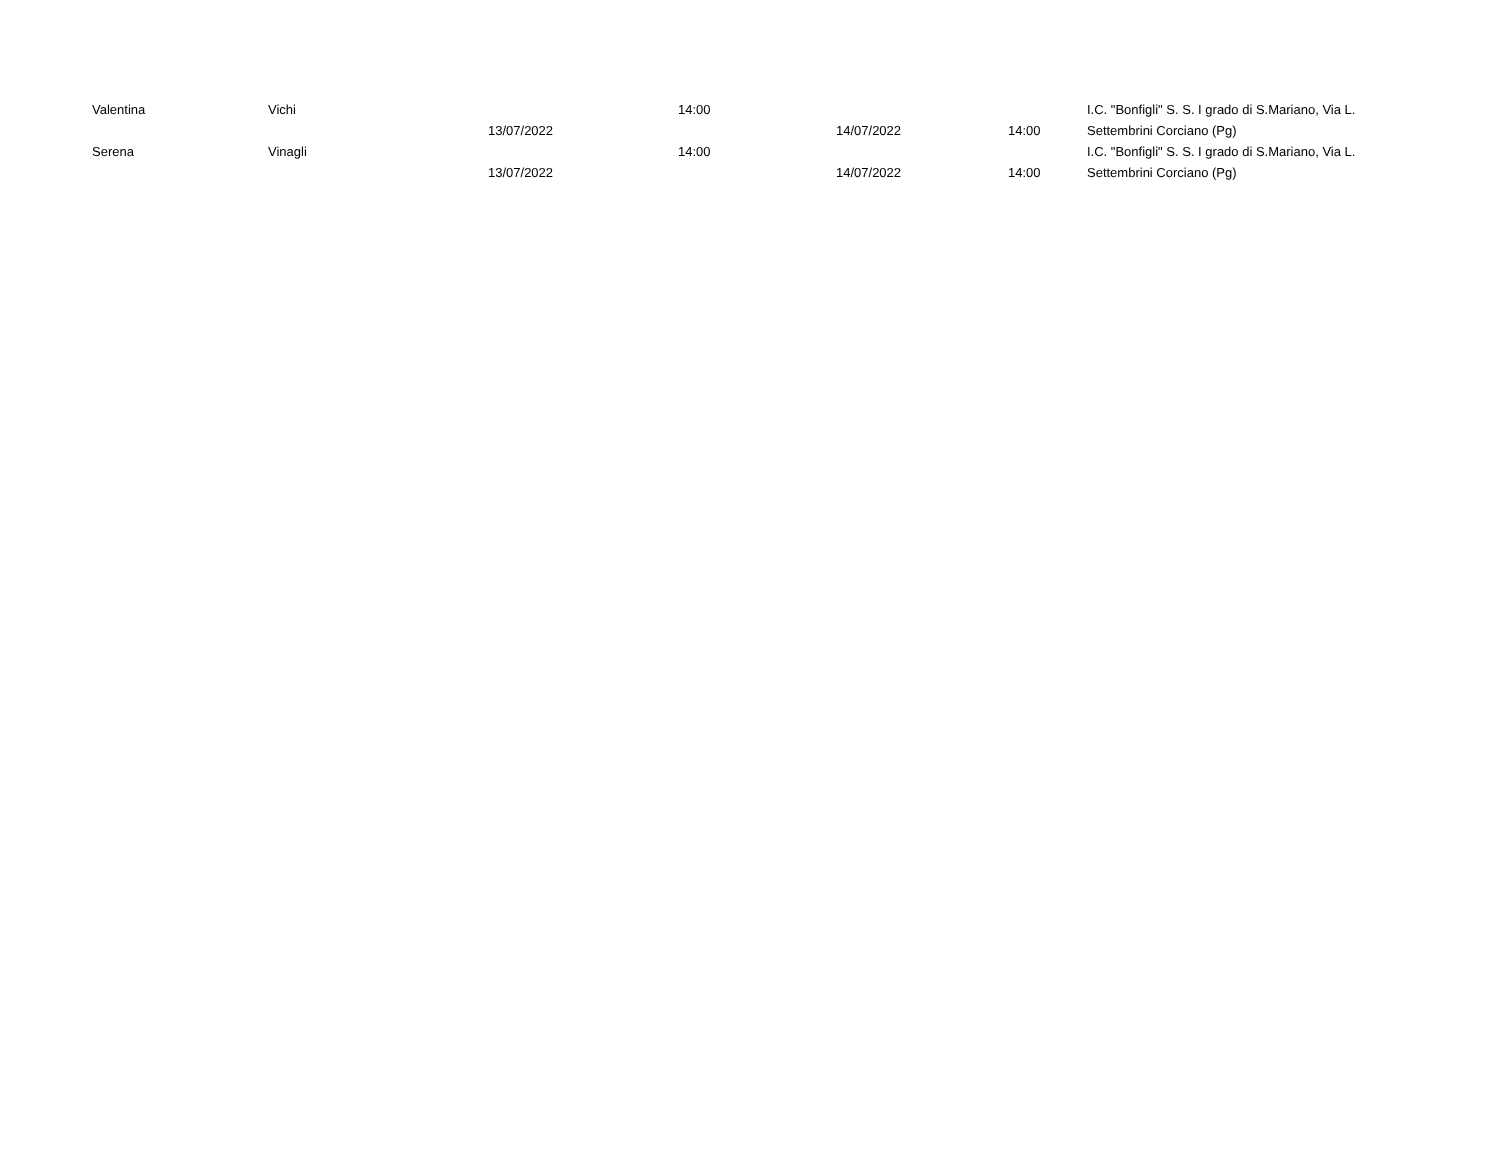| Valentina | Vichi | 13/07/2022 | 14:00 | 14/07/2022 | 14:00 | I.C. "Bonfigli" S. S. I grado di S.Mariano, Via L. Settembrini Corciano (Pg) |
| Serena | Vinagli | 13/07/2022 | 14:00 | 14/07/2022 | 14:00 | I.C. "Bonfigli" S. S. I grado di S.Mariano, Via L. Settembrini Corciano (Pg) |